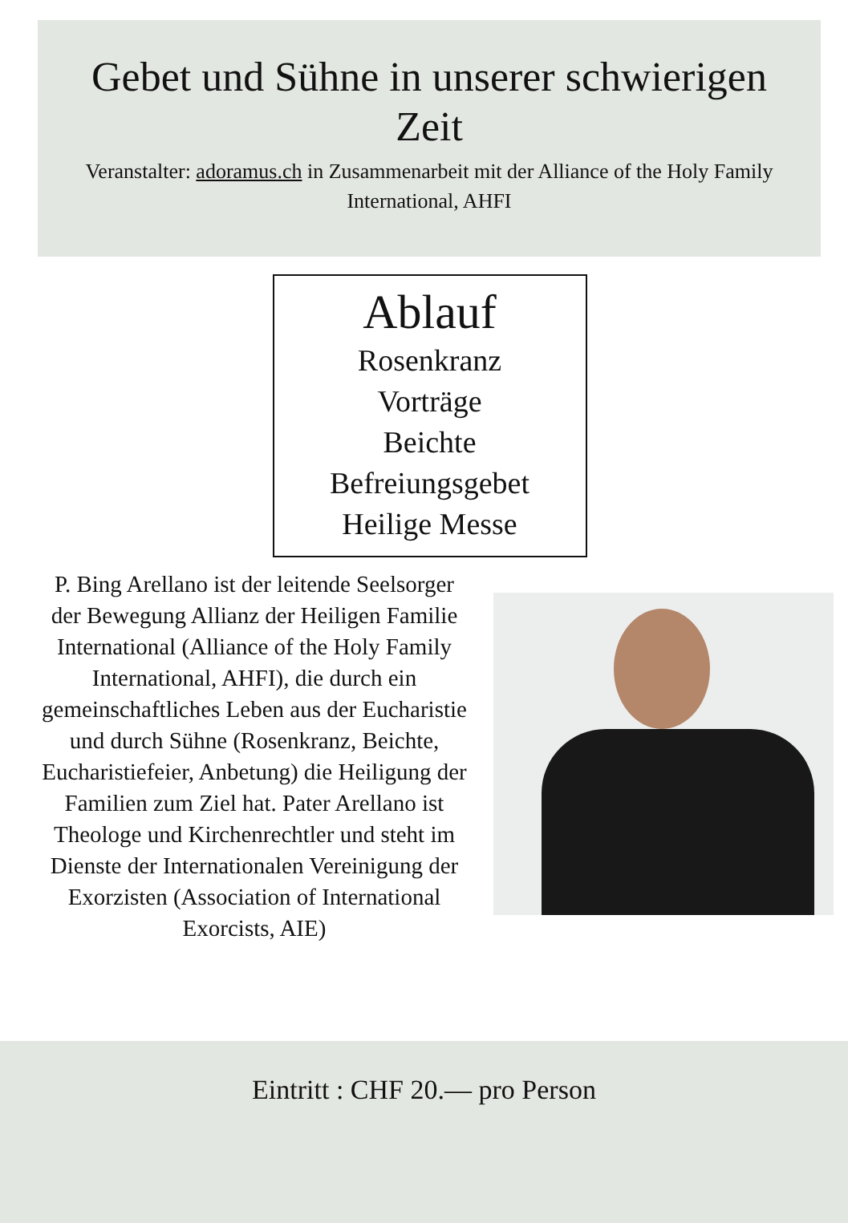Gebet und Sühne in unserer schwierigen Zeit
Veranstalter: adoramus.ch in Zusammenarbeit mit der Alliance of the Holy Family International, AHFI
Ablauf
Rosenkranz
Vorträge
Beichte
Befreiungsgebet
Heilige Messe
P. Bing Arellano ist der leitende Seelsorger der Bewegung Allianz der Heiligen Familie International (Alliance of the Holy Family International, AHFI), die durch ein gemeinschaftliches Leben aus der Eucharistie und durch Sühne (Rosenkranz, Beichte, Eucharistiefeier, Anbetung) die Heiligung der Familien zum Ziel hat. Pater Arellano ist Theologe und Kirchenrechtler und steht im Dienste der Internationalen Vereinigung der Exorzisten (Association of International Exorcists, AIE)
Eintritt : CHF 20.— pro Person